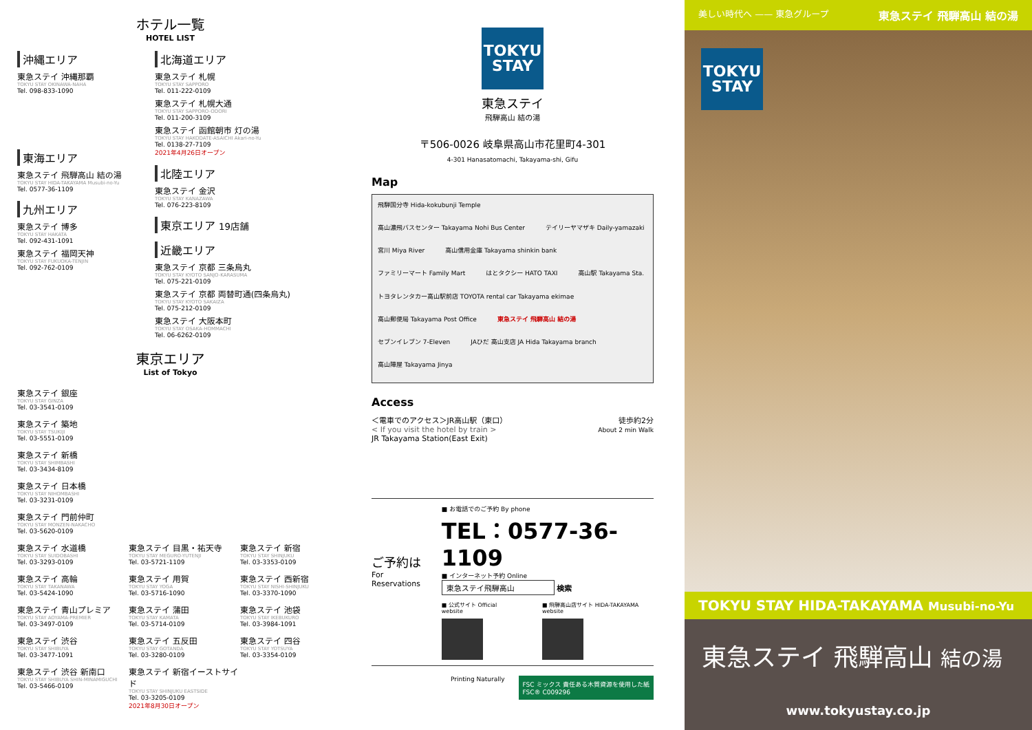ホテル一覧
HOTEL LIST
沖縄エリア
東急ステイ 沖縄那覇
TOKYU STAY OKINAWA-NAHA
Tel. 098-833-1090
東海エリア
東急ステイ 飛騨高山 結の湯
TOKYU STAY HIDA-TAKAYAMA Musubi-no-Yu
Tel. 0577-36-1109
九州エリア
東急ステイ 博多
TOKYU STAY HAKATA
Tel. 092-431-1091
東急ステイ 福岡天神
TOKYU STAY FUKUOKA-TENJIN
Tel. 092-762-0109
北海道エリア
東急ステイ 札幌
TOKYU STAY SAPPORO
Tel. 011-222-0109
東急ステイ 札幌大通
TOKYU STAY SAPPORO-ODORI
Tel. 011-200-3109
東急ステイ 函館朝市 灯の湯
TOKYU STAY HAKODATE-ASAICHI Akari-no-Yu
Tel. 0138-27-7109
2021年4月26日オープン
北陸エリア
東急ステイ 金沢
TOKYU STAY KANAZAWA
Tel. 076-223-8109
東京エリア 19店舗
近畿エリア
東急ステイ 京都 三条烏丸
TOKYU STAY KYOTO SANJO-KARASUMA
Tel. 075-221-0109
東急ステイ 京都 両替町通(四条烏丸)
TOKYU STAY KYOTO SAKAIZA
Tel. 075-212-0109
東急ステイ 大阪本町
TOKYU STAY OSAKA-HOMMACHI
Tel. 06-6262-0109
東京エリア
List of Tokyo
東急ステイ 銀座
TOKYU STAY GINZA
Tel. 03-3541-0109
東急ステイ 築地
TOKYU STAY TSUKIJI
Tel. 03-5551-0109
東急ステイ 新橋
TOKYU STAY SHIMBASHI
Tel. 03-3434-8109
東急ステイ 日本橋
TOKYU STAY NIHOMBASHI
Tel. 03-3231-0109
東急ステイ 門前仲町
TOKYU STAY MONZEN-NAKACHO
Tel. 03-5620-0109
東急ステイ 水道橋
TOKYU STAY SUIDOBASHI
Tel. 03-3293-0109
東急ステイ 目黒・祐天寺
TOKYU STAY MEGURO-YUTENJI
Tel. 03-5721-1109
東急ステイ 新宿
TOKYU STAY SHINJUKU
Tel. 03-3353-0109
東急ステイ 高輪
TOKYU STAY TAKANAWA
Tel. 03-5424-1090
東急ステイ 用賀
TOKYU STAY YOGA
Tel. 03-5716-1090
東急ステイ 西新宿
TOKYU STAY NISHI-SHINJUKU
Tel. 03-3370-1090
東急ステイ 青山プレミア
TOKYU STAY AOYAMA-PREMIER
Tel. 03-3497-0109
東急ステイ 蒲田
TOKYU STAY KAMATA
Tel. 03-5714-0109
東急ステイ 池袋
TOKYU STAY IKEBUKURO
Tel. 03-3984-1091
東急ステイ 渋谷
TOKYU STAY SHIBUYA
Tel. 03-3477-1091
東急ステイ 五反田
TOKYU STAY GOTANDA
Tel. 03-3280-0109
東急ステイ 四谷
TOKYU STAY YOTSUYA
Tel. 03-3354-0109
東急ステイ 渋谷 新南口
TOKYU STAY SHIBUYA SHIN-MINAMIGUCHI
Tel. 03-5466-0109
東急ステイ 新宿イーストサイド
TOKYU STAY SHINJUKU EASTSIDE
Tel. 03-3205-0109
2021年8月30日オープン
TOKYU
STAY
東急ステイ
飛騨高山 結の湯
〒506-0026 岐阜県高山市花里町4-301
4-301 Hanasatomachi, Takayama-shi, Gifu
Map
飛騨国分寺 Hida-kokubunji Temple 高山濃飛バスセンター Takayama Nohi Bus Center テイリーヤマザキ Daily-yamazaki 宮川 Miya River 高山信用金庫 Takayama shinkin bank ファミリーマート Family Mart はとタクシー HATO TAXI 高山駅 Takayama Sta. トヨタレンタカー高山駅前店 TOYOTA rental car Takayama ekimae 高山郵便局 Takayama Post Office 東急ステイ 飛騨高山 結の湯 セブンイレブン 7-Eleven JAひだ 高山支店 JA Hida Takayama branch 高山陣屋 Takayama Jinya
Access
＜電車でのアクセス＞JR高山駅（東口）
< If you visit the hotel by train >
JR Takayama Station(East Exit)
徒歩約2分
About 2 min Walk
ご予約は
For Reservations
■ お電話でのご予約 By phone
TEL：0577-36-1109
■ インターネット予約 Online
東急ステイ飛騨高山 検索
■ 公式サイト Official website ■ 飛騨高山店サイト HIDA-TAKAYAMA website
Printing Naturally
FSC ミックス 責任ある木質資源を使用した紙
FSC® C009296
美しい時代へ —— 東急グループ 東急ステイ 飛騨高山 結の湯
TOKYU
STAY
TOKYU STAY HIDA-TAKAYAMA Musubi-no-Yu
東急ステイ 飛騨高山 結の湯
www.tokyustay.co.jp